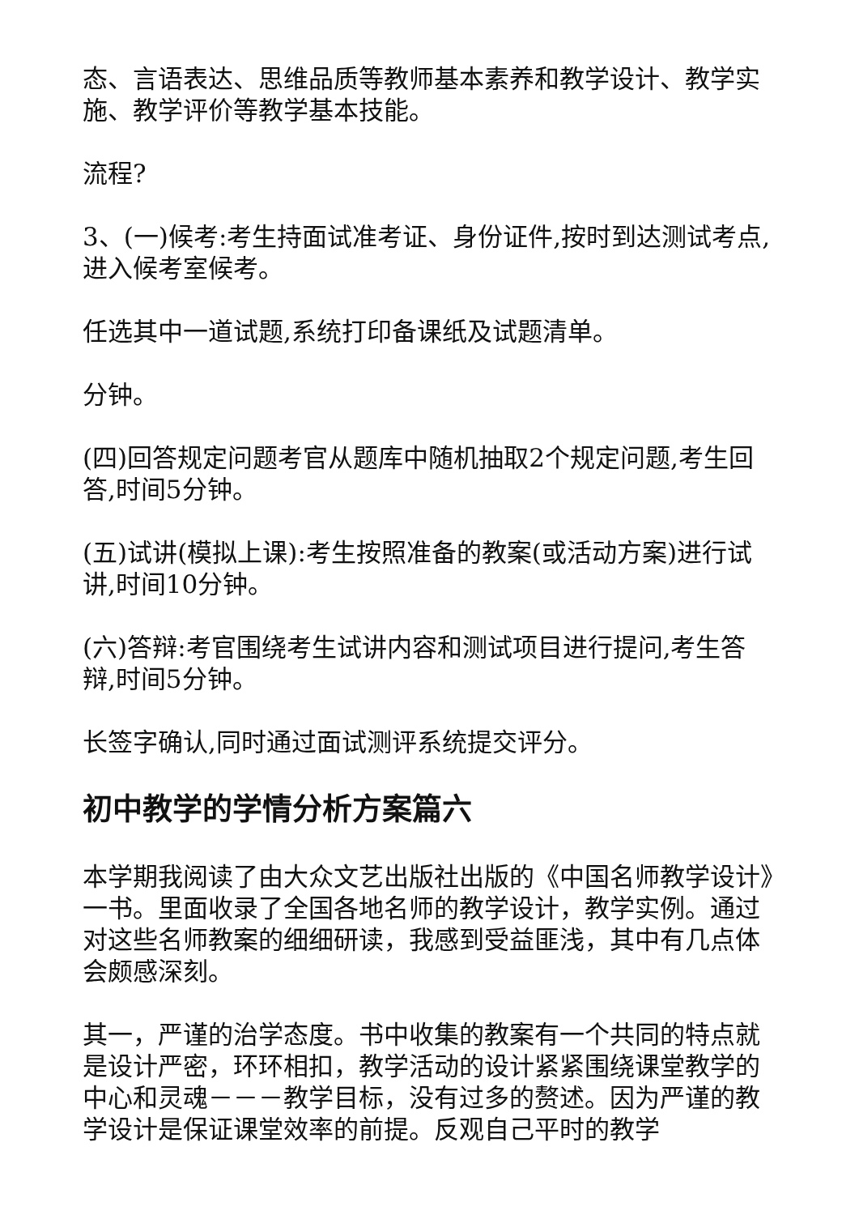态、言语表达、思维品质等教师基本素养和教学设计、教学实施、教学评价等教学基本技能。
流程?
3、(一)候考:考生持面试准考证、身份证件,按时到达测试考点,进入候考室候考。
任选其中一道试题,系统打印备课纸及试题清单。
分钟。
(四)回答规定问题考官从题库中随机抽取2个规定问题,考生回答,时间5分钟。
(五)试讲(模拟上课):考生按照准备的教案(或活动方案)进行试讲,时间10分钟。
(六)答辩:考官围绕考生试讲内容和测试项目进行提问,考生答辩,时间5分钟。
长签字确认,同时通过面试测评系统提交评分。
初中教学的学情分析方案篇六
本学期我阅读了由大众文艺出版社出版的《中国名师教学设计》一书。里面收录了全国各地名师的教学设计，教学实例。通过对这些名师教案的细细研读，我感到受益匪浅，其中有几点体会颇感深刻。
其一，严谨的治学态度。书中收集的教案有一个共同的特点就是设计严密，环环相扣，教学活动的设计紧紧围绕课堂教学的中心和灵魂－－－教学目标，没有过多的赘述。因为严谨的教学设计是保证课堂效率的前提。反观自己平时的教学